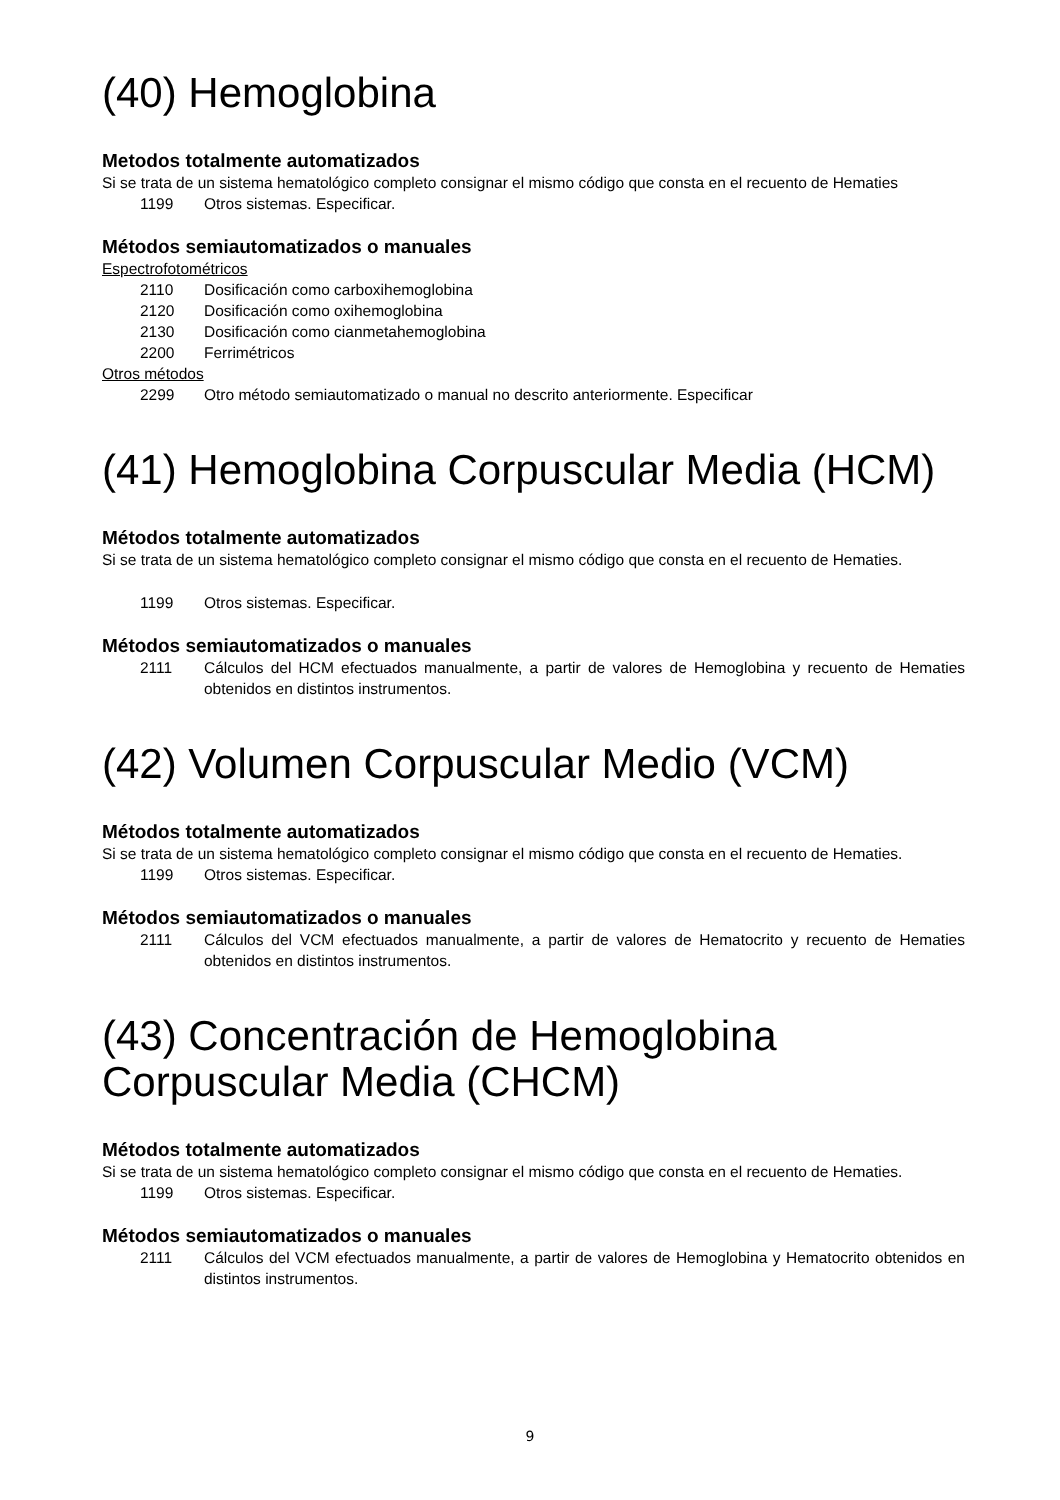(40) Hemoglobina
Metodos totalmente automatizados
Si se trata de un sistema hematológico completo consignar el mismo código que consta en el recuento de Hematies
1199 Otros sistemas. Especificar.
Métodos semiautomatizados o manuales
Espectrofotométricos
2110 Dosificación como carboxihemoglobina
2120 Dosificación como oxihemoglobina
2130 Dosificación como cianmetahemoglobina
2200 Ferrimétricos
Otros métodos
2299 Otro método semiautomatizado o manual no descrito anteriormente. Especificar
(41) Hemoglobina Corpuscular Media (HCM)
Métodos totalmente automatizados
Si se trata de un sistema hematológico completo consignar el mismo código que consta en el recuento de Hematies.
1199 Otros sistemas. Especificar.
Métodos semiautomatizados o manuales
2111 Cálculos del HCM efectuados manualmente, a partir de valores de Hemoglobina y recuento de Hematies obtenidos en distintos instrumentos.
(42) Volumen Corpuscular Medio (VCM)
Métodos totalmente automatizados
Si se trata de un sistema hematológico completo consignar el mismo código que consta en el recuento de Hematies.
1199 Otros sistemas. Especificar.
Métodos semiautomatizados o manuales
2111 Cálculos del VCM efectuados manualmente, a partir de valores de Hematocrito y recuento de Hematies obtenidos en distintos instrumentos.
(43) Concentración de Hemoglobina Corpuscular Media (CHCM)
Métodos totalmente automatizados
Si se trata de un sistema hematológico completo consignar el mismo código que consta en el recuento de Hematies.
1199 Otros sistemas. Especificar.
Métodos semiautomatizados o manuales
2111 Cálculos del VCM efectuados manualmente, a partir de valores de Hemoglobina y Hematocrito obtenidos en distintos instrumentos.
9